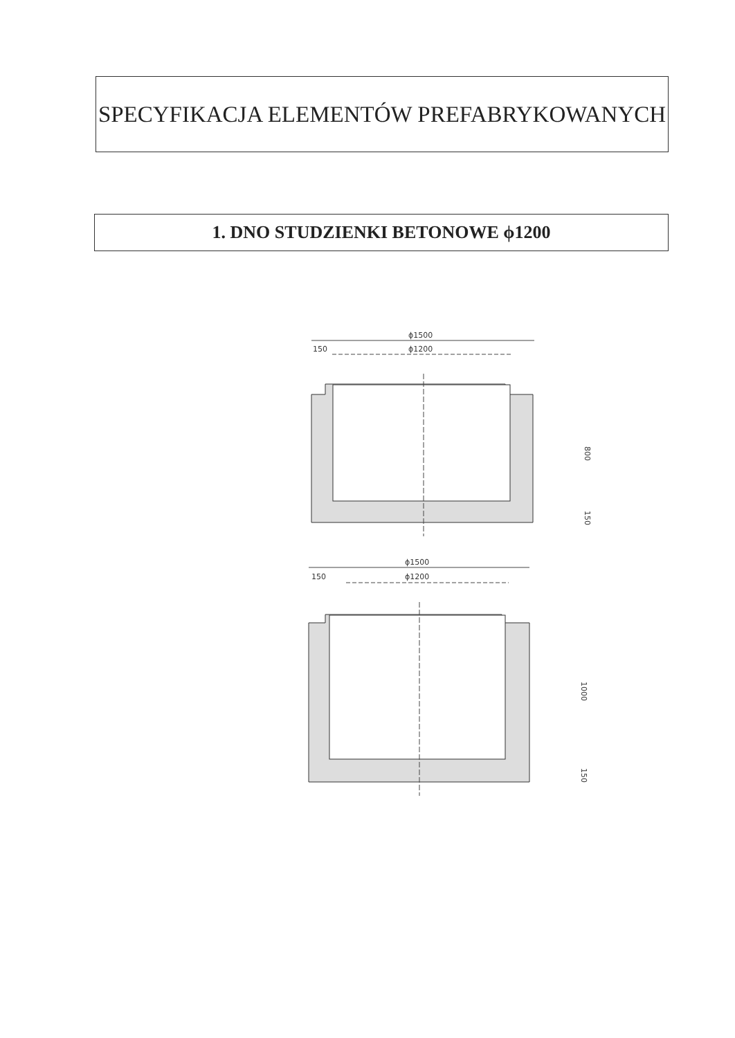SPECYFIKACJA ELEMENTÓW PREFABRYKOWANYCH
1. DNO STUDZIENKI BETONOWE ϕ1200
ϕ1500
150
ϕ1200
800
150
ϕ1500
150
ϕ1200
1000
150